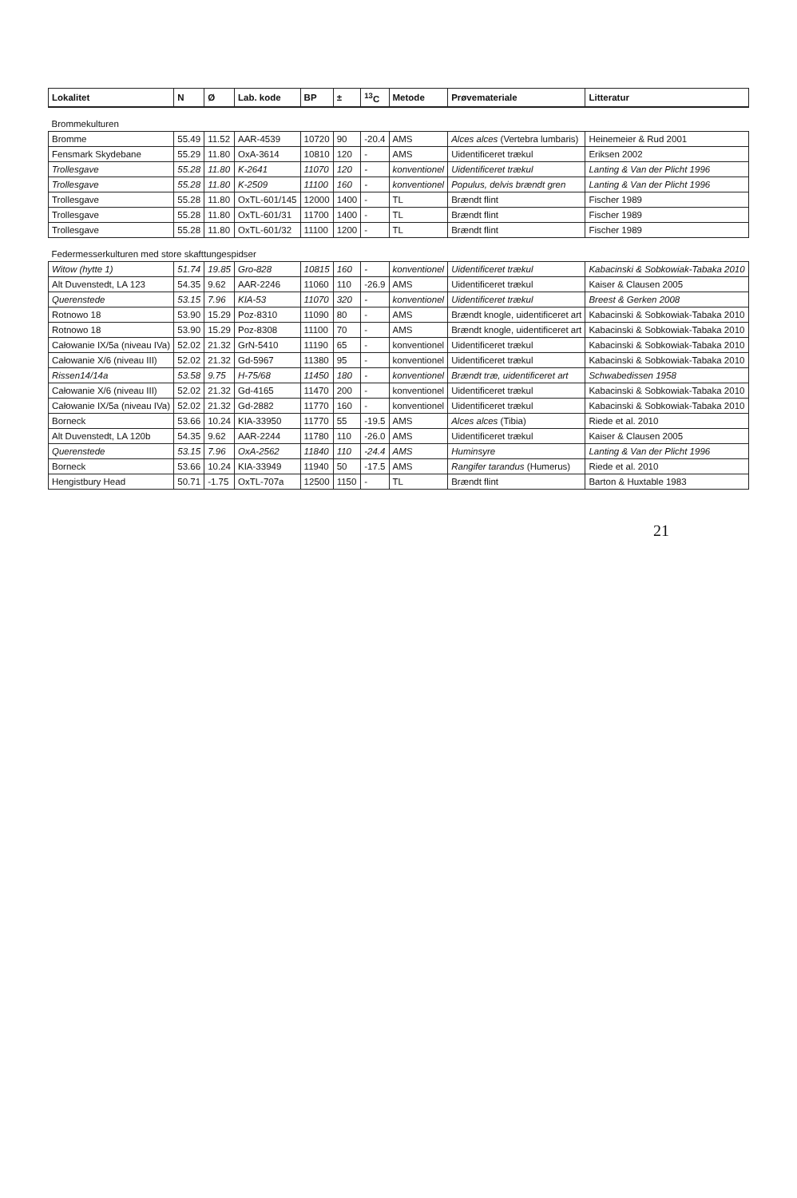| Lokalitet | N | Ø | Lab. kode | BP | ± | <sup>13</sup>C | Metode | Prøvemateriale | Litteratur |
| --- | --- | --- | --- | --- | --- | --- | --- | --- | --- |
| Brommekulturen | | | | | | | | | |
| Bromme | 55.49 | 11.52 | AAR-4539 | 10720 | 90 | -20.4 | AMS | Alces alces (Vertebra lumbaris) | Heinemeier & Rud 2001 |
| Fensmark Skydebane | 55.29 | 11.80 | OxA-3614 | 10810 | 120 | - | AMS | Uidentificeret trækul | Eriksen 2002 |
| Trollesgave | 55.28 | 11.80 | K-2641 | 11070 | 120 | - | konventionel | Uidentificeret trækul | Lanting & Van der Plicht 1996 |
| Trollesgave | 55.28 | 11.80 | K-2509 | 11100 | 160 | - | konventionel | Populus, delvis brændt gren | Lanting & Van der Plicht 1996 |
| Trollesgave | 55.28 | 11.80 | OxTL-601/145 | 12000 | 1400 | - | TL | Brændt flint | Fischer 1989 |
| Trollesgave | 55.28 | 11.80 | OxTL-601/31 | 11700 | 1400 | - | TL | Brændt flint | Fischer 1989 |
| Trollesgave | 55.28 | 11.80 | OxTL-601/32 | 11100 | 1200 | - | TL | Brændt flint | Fischer 1989 |
| Federmesserkulturen med store skafttungespidser | | | | | | | | | |
| Witow (hytte 1) | 51.74 | 19.85 | Gro-828 | 10815 | 160 | - | konventionel | Uidentificeret trækul | Kabacinski & Sobkowiak-Tabaka 2010 |
| Alt Duvenstedt, LA 123 | 54.35 | 9.62 | AAR-2246 | 11060 | 110 | -26.9 | AMS | Uidentificeret trækul | Kaiser & Clausen 2005 |
| Querenstede | 53.15 | 7.96 | KIA-53 | 11070 | 320 | - | konventionel | Uidentificeret trækul | Breest & Gerken 2008 |
| Rotnowo 18 | 53.90 | 15.29 | Poz-8310 | 11090 | 80 | - | AMS | Brændt knogle, uidentificeret art | Kabacinski & Sobkowiak-Tabaka 2010 |
| Rotnowo 18 | 53.90 | 15.29 | Poz-8308 | 11100 | 70 | - | AMS | Brændt knogle, uidentificeret art | Kabacinski & Sobkowiak-Tabaka 2010 |
| Całowanie IX/5a (niveau IVa) | 52.02 | 21.32 | GrN-5410 | 11190 | 65 | - | konventionel | Uidentificeret trækul | Kabacinski & Sobkowiak-Tabaka 2010 |
| Całowanie X/6 (niveau III) | 52.02 | 21.32 | Gd-5967 | 11380 | 95 | - | konventionel | Uidentificeret trækul | Kabacinski & Sobkowiak-Tabaka 2010 |
| Rissen14/14a | 53.58 | 9.75 | H-75/68 | 11450 | 180 | - | konventionel | Brændt træ, uidentificeret art | Schwabedissen 1958 |
| Całowanie X/6 (niveau III) | 52.02 | 21.32 | Gd-4165 | 11470 | 200 | - | konventionel | Uidentificeret trækul | Kabacinski & Sobkowiak-Tabaka 2010 |
| Całowanie IX/5a (niveau IVa) | 52.02 | 21.32 | Gd-2882 | 11770 | 160 | - | konventionel | Uidentificeret trækul | Kabacinski & Sobkowiak-Tabaka 2010 |
| Borneck | 53.66 | 10.24 | KIA-33950 | 11770 | 55 | -19.5 | AMS | Alces alces (Tibia) | Riede et al. 2010 |
| Alt Duvenstedt, LA 120b | 54.35 | 9.62 | AAR-2244 | 11780 | 110 | -26.0 | AMS | Uidentificeret trækul | Kaiser & Clausen 2005 |
| Querenstede | 53.15 | 7.96 | OxA-2562 | 11840 | 110 | -24.4 | AMS | Huminsyre | Lanting & Van der Plicht 1996 |
| Borneck | 53.66 | 10.24 | KIA-33949 | 11940 | 50 | -17.5 | AMS | Rangifer tarandus (Humerus) | Riede et al. 2010 |
| Hengistbury Head | 50.71 | -1.75 | OxTL-707a | 12500 | 1150 | - | TL | Brændt flint | Barton & Huxtable 1983 |
21